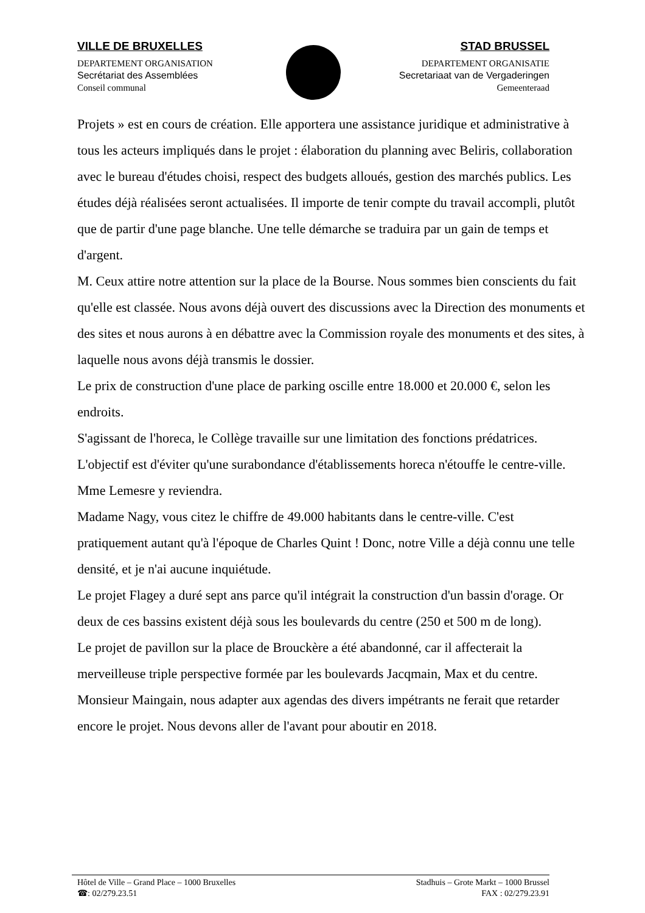VILLE DE BRUXELLES
DEPARTEMENT ORGANISATION
Secrétariat des Assemblées
Conseil communal
STAD BRUSSEL
DEPARTEMENT ORGANISATIE
Secretariaat van de Vergaderingen
Gemeenteraad
Projets » est en cours de création. Elle apportera une assistance juridique et administrative à tous les acteurs impliqués dans le projet : élaboration du planning avec Beliris, collaboration avec le bureau d'études choisi, respect des budgets alloués, gestion des marchés publics. Les études déjà réalisées seront actualisées. Il importe de tenir compte du travail accompli, plutôt que de partir d'une page blanche. Une telle démarche se traduira par un gain de temps et d'argent.
M. Ceux attire notre attention sur la place de la Bourse. Nous sommes bien conscients du fait qu'elle est classée. Nous avons déjà ouvert des discussions avec la Direction des monuments et des sites et nous aurons à en débattre avec la Commission royale des monuments et des sites, à laquelle nous avons déjà transmis le dossier.
Le prix de construction d'une place de parking oscille entre 18.000 et 20.000 €, selon les endroits.
S'agissant de l'horeca, le Collège travaille sur une limitation des fonctions prédatrices. L'objectif est d'éviter qu'une surabondance d'établissements horeca n'étouffe le centre-ville. Mme Lemesre y reviendra.
Madame Nagy, vous citez le chiffre de 49.000 habitants dans le centre-ville. C'est pratiquement autant qu'à l'époque de Charles Quint ! Donc, notre Ville a déjà connu une telle densité, et je n'ai aucune inquiétude.
Le projet Flagey a duré sept ans parce qu'il intégrait la construction d'un bassin d'orage. Or deux de ces bassins existent déjà sous les boulevards du centre (250 et 500 m de long).
Le projet de pavillon sur la place de Brouckère a été abandonné, car il affecterait la merveilleuse triple perspective formée par les boulevards Jacqmain, Max et du centre.
Monsieur Maingain, nous adapter aux agendas des divers impétrants ne ferait que retarder encore le projet. Nous devons aller de l'avant pour aboutir en 2018.
Hôtel de Ville – Grand Place – 1000 Bruxelles
☎: 02/279.23.51
Stadhuis – Grote Markt – 1000 Brussel
FAX : 02/279.23.91